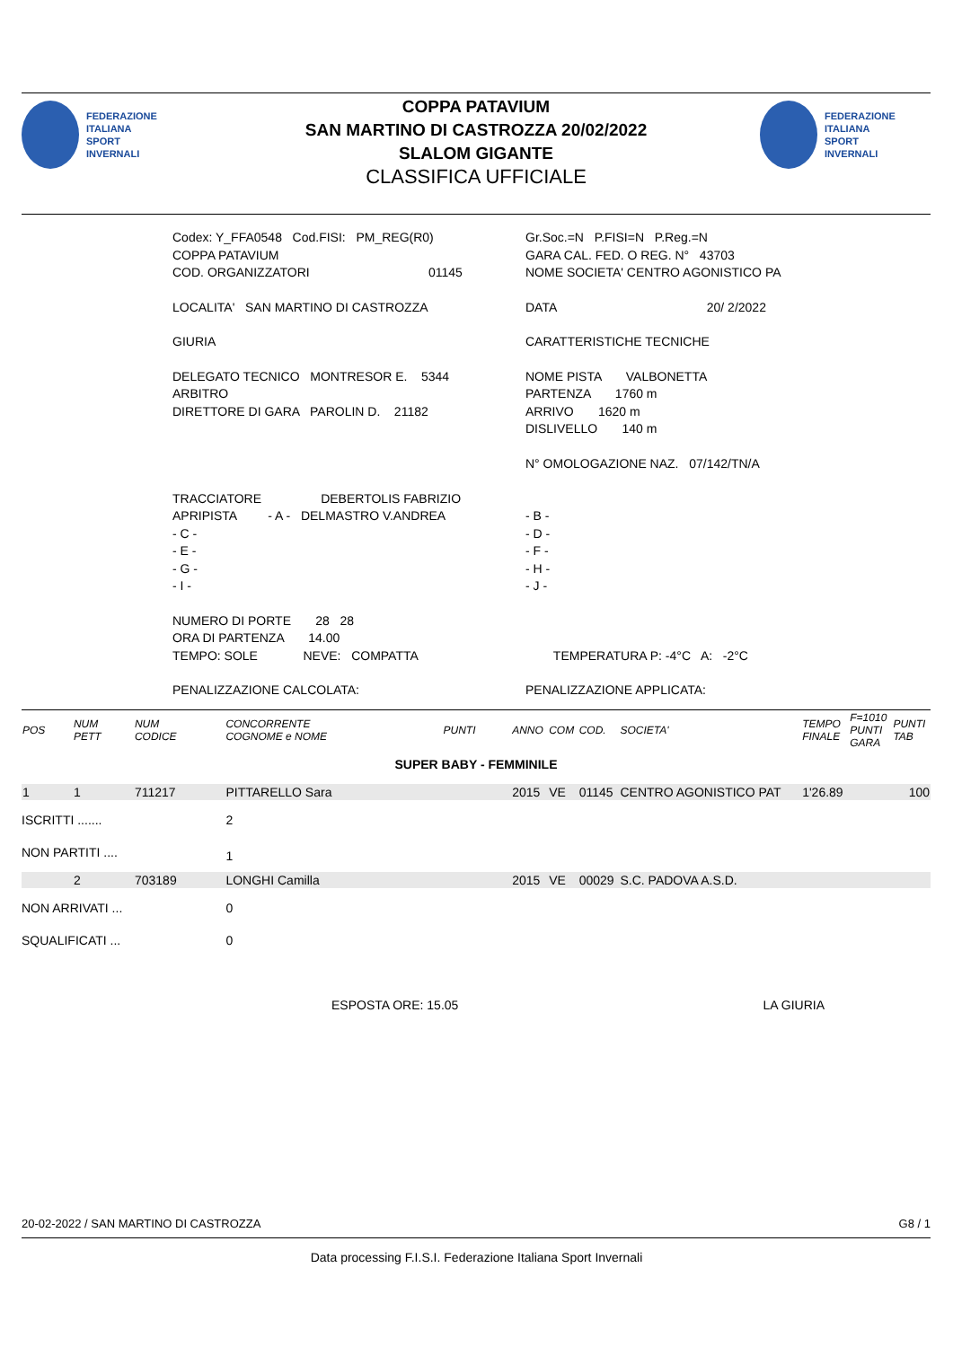FEDERAZIONE
ITALIANA
SPORT
INVERNALI
COPPA PATAVIUM
SAN MARTINO DI CASTROZZA 20/02/2022
SLALOM GIGANTE
CLASSIFICA UFFICIALE
FEDERAZIONE
ITALIANA
SPORT
INVERNALI
| Codex: Y_FFA0548 Cod.FISI: PM_REG(R0) COPPA PATAVIUM COD. ORGANIZZATORI 01145 | Gr.Soc.=N P.FISI=N P.Reg.=N GARA CAL. FED. O REG. N° 43703 NOME SOCIETA' CENTRO AGONISTICO PA |
| LOCALITA' SAN MARTINO DI CASTROZZA | DATA 20/ 2/2022 |
| GIURIA | CARATTERISTICHE TECNICHE |
| DELEGATO TECNICO MONTRESOR E. 5344 ARBITRO DIRETTORE DI GARA PAROLIN D. 21182 | NOME PISTA VALBONETTA PARTENZA 1760 m ARRIVO 1620 m DISLIVELLO 140 m N° OMOLOGAZIONE NAZ. 07/142/TN/A |
| TRACCIATORE DEBERTOLIS FABRIZIO APRIPISTA - A - DELMASTRO V.ANDREA - C - - E - - G - - I - | - B - - D - - F - - H - - J - |
| NUMERO DI PORTE 28 28 ORA DI PARTENZA 14.00 TEMPO: SOLE NEVE: COMPATTA | TEMPERATURA P: -4°C A: -2°C |
| PENALIZZAZIONE CALCOLATA: | PENALIZZAZIONE APPLICATA: |
| POS | NUM PETT | NUM CODICE | CONCORRENTE COGNOME e NOME | PUNTI | ANNO | COM | COD. | SOCIETA' | TEMPO FINALE | F=1010 PUNTI GARA | PUNTI TAB |
| --- | --- | --- | --- | --- | --- | --- | --- | --- | --- | --- | --- |
| SUPER BABY - FEMMINILE | | | | | | | | | | | |
| 1 | 1 | 711217 | PITTARELLO Sara | | 2015 | VE | 01145 | CENTRO AGONISTICO PAT | 1'26.89 | | 100 |
| ISCRITTI ....... | | | 2 | | | | | | | | |
| NON PARTITI .... | | | 1 | | | | | | | | |
| | 2 | 703189 | LONGHI Camilla | | 2015 | VE | 00029 | S.C. PADOVA A.S.D. | | | |
| NON ARRIVATI ... | | | 0 | | | | | | | | |
| SQUALIFICATI ... | | | 0 | | | | | | | | |
| ESPOSTA ORE: 15.05 | | | | | LA GIURIA | | | | | | |
20-02-2022 / SAN MARTINO DI CASTROZZA G8 / 1
Data processing F.I.S.I. Federazione Italiana Sport Invernali